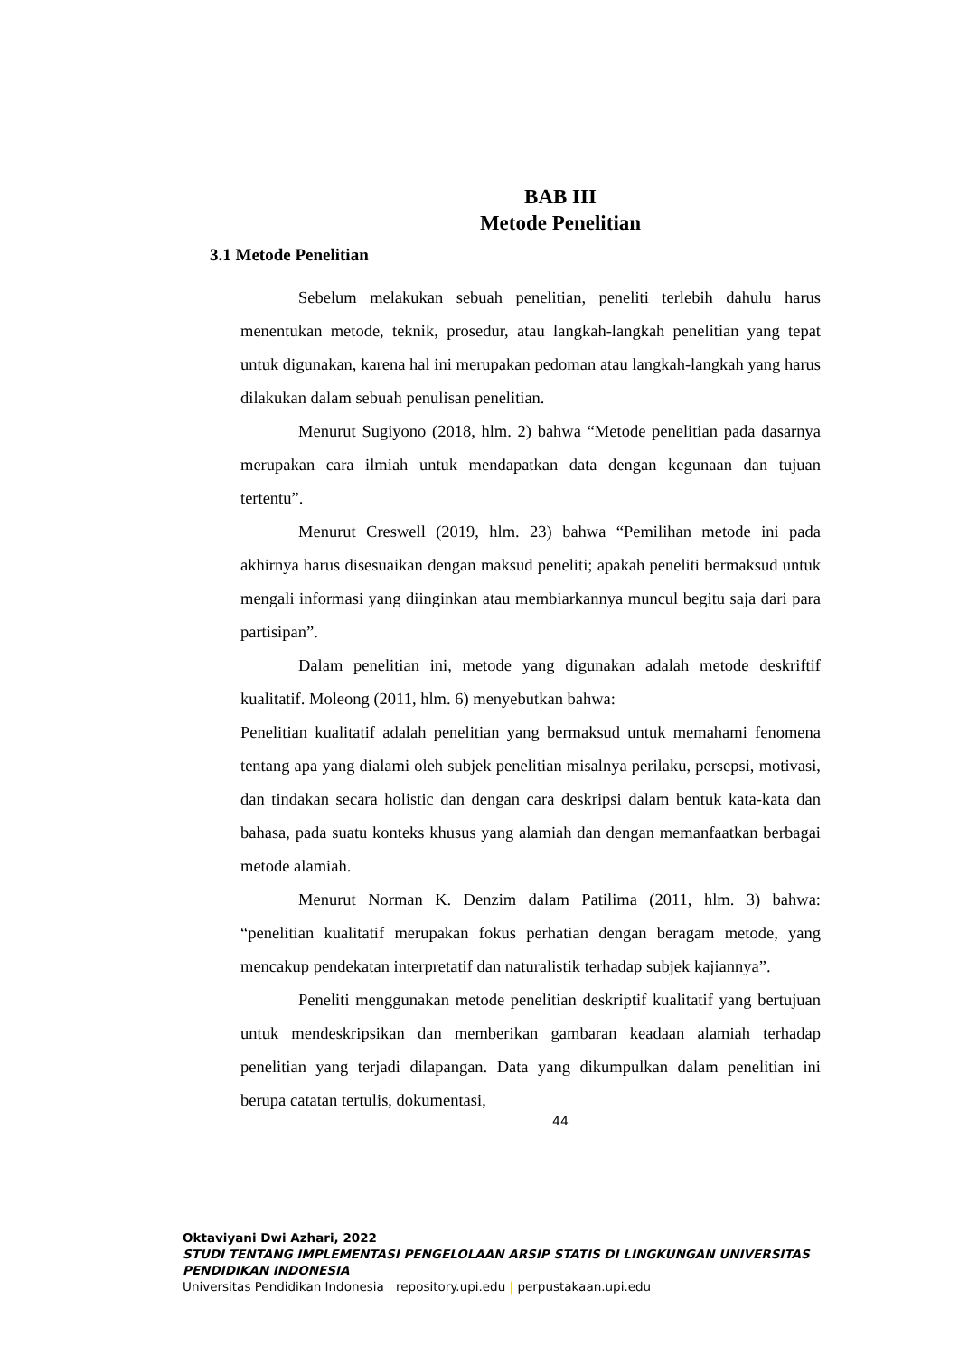BAB III
Metode Penelitian
3.1 Metode Penelitian
Sebelum melakukan sebuah penelitian, peneliti terlebih dahulu harus menentukan metode, teknik, prosedur, atau langkah-langkah penelitian yang tepat untuk digunakan, karena hal ini merupakan pedoman atau langkah-langkah yang harus dilakukan dalam sebuah penulisan penelitian.
Menurut Sugiyono (2018, hlm. 2) bahwa “Metode penelitian pada dasarnya merupakan cara ilmiah untuk mendapatkan data dengan kegunaan dan tujuan tertentu”.
Menurut Creswell (2019, hlm. 23) bahwa “Pemilihan metode ini pada akhirnya harus disesuaikan dengan maksud peneliti; apakah peneliti bermaksud untuk mengali informasi yang diinginkan atau membiarkannya muncul begitu saja dari para partisipan”.
Dalam penelitian ini, metode yang digunakan adalah metode deskriftif kualitatif. Moleong (2011, hlm. 6) menyebutkan bahwa:
Penelitian kualitatif adalah penelitian yang bermaksud untuk memahami fenomena tentang apa yang dialami oleh subjek penelitian misalnya perilaku, persepsi, motivasi, dan tindakan secara holistic dan dengan cara deskripsi dalam bentuk kata-kata dan bahasa, pada suatu konteks khusus yang alamiah dan dengan memanfaatkan berbagai metode alamiah.
Menurut Norman K. Denzim dalam Patilima (2011, hlm. 3) bahwa: “penelitian kualitatif merupakan fokus perhatian dengan beragam metode, yang mencakup pendekatan interpretatif dan naturalistik terhadap subjek kajiannya”.
Peneliti menggunakan metode penelitian deskriptif kualitatif yang bertujuan untuk mendeskripsikan dan memberikan gambaran keadaan alamiah terhadap penelitian yang terjadi dilapangan. Data yang dikumpulkan dalam penelitian ini berupa catatan tertulis, dokumentasi,
44
Oktaviyani Dwi Azhari, 2022
STUDI TENTANG IMPLEMENTASI PENGELOLAAN ARSIP STATIS DI LINGKUNGAN UNIVERSITAS
PENDIDIKAN INDONESIA
Universitas Pendidikan Indonesia | repository.upi.edu | perpustakaan.upi.edu